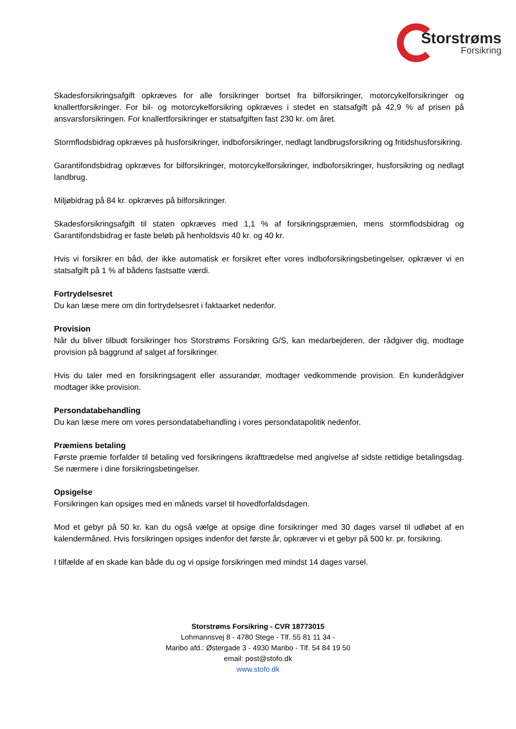Storstrøms
Forsikring
Skadesforsikringsafgift opkræves for alle forsikringer bortset fra bilforsikringer, motorcykelforsikringer og knallertforsikringer. For bil- og motorcykelforsikring opkræves i stedet en statsafgift på 42,9 % af prisen på ansvarsforsikringen. For knallertforsikringer er statsafgiften fast 230 kr. om året.
Stormflodsbidrag opkræves på husforsikringer, indboforsikringer, nedlagt landbrugsforsikring og fritidshusforsikring.
Garantifondsbidrag opkræves for bilforsikringer, motorcykelforsikringer, indboforsikringer, husforsikring og nedlagt landbrug.
Miljøbidrag på 84 kr. opkræves på bilforsikringer.
Skadesforsikringsafgift til staten opkræves med 1,1 % af forsikringspræmien, mens stormflodsbidrag og Garantifondsbidrag er faste beløb på henholdsvis 40 kr. og 40 kr.
Hvis vi forsikrer en båd, der ikke automatisk er forsikret efter vores indboforsikringsbetingelser, opkræver vi en statsafgift på 1 % af bådens fastsatte værdi.
Fortrydelsesret
Du kan læse mere om din fortrydelsesret i faktaarket nedenfor.
Provision
Når du bliver tilbudt forsikringer hos Storstrøms Forsikring G/S, kan medarbejderen, der rådgiver dig, modtage provision på baggrund af salget af forsikringer.
Hvis du taler med en forsikringsagent eller assurandør, modtager vedkommende provision. En kunderådgiver modtager ikke provision.
Persondatabehandling
Du kan læse mere om vores persondatabehandling i vores persondatapolitik nedenfor.
Præmiens betaling
Første præmie forfalder til betaling ved forsikringens ikrafttrædelse med angivelse af sidste rettidige betalingsdag. Se nærmere i dine forsikringsbetingelser.
Opsigelse
Forsikringen kan opsiges med en måneds varsel til hovedforfaldsdagen.
Mod et gebyr på 50 kr. kan du også vælge at opsige dine forsikringer med 30 dages varsel til udløbet af en kalendermåned. Hvis forsikringen opsiges indenfor det første år, opkræver vi et gebyr på 500 kr. pr. forsikring.
I tilfælde af en skade kan både du og vi opsige forsikringen med mindst 14 dages varsel.
Storstrøms Forsikring - CVR 18773015
Lohmannsvej 8 - 4780 Stege - Tlf. 55 81 11 34 -
Maribo afd.: Østergade 3 - 4930 Maribo - Tlf. 54 84 19 50
email: post@stofo.dk
www.stofo.dk